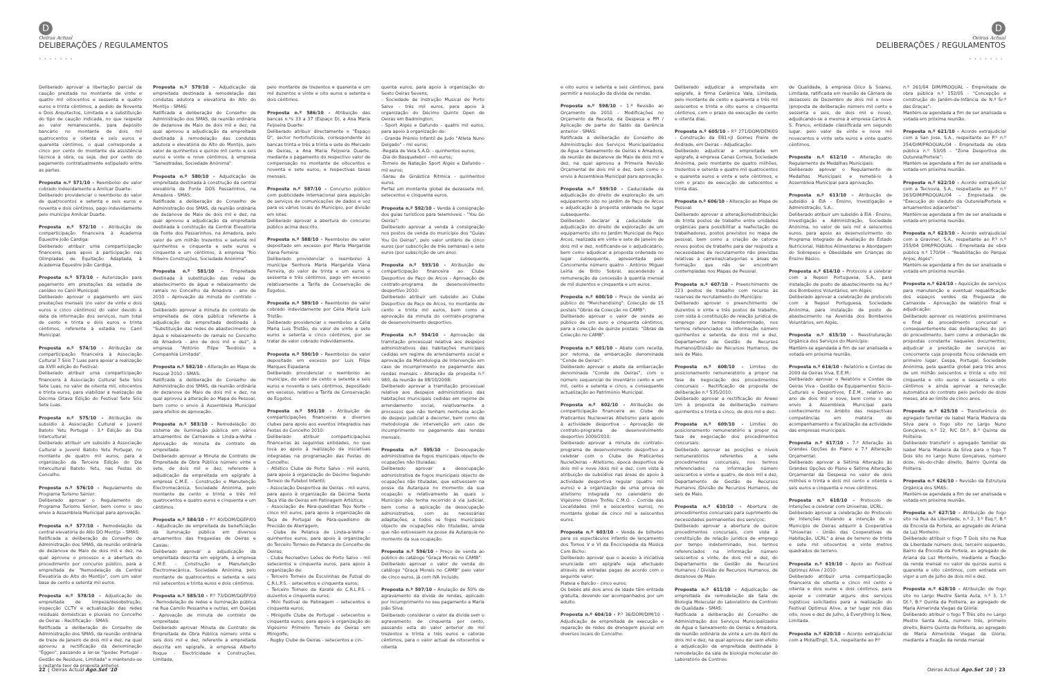D
Oeiras Actual
DELIBERAÇÕES / REGULAMENTOS
•••••••
Deliberado aprovar a libertação parcial da caução prestada no montante de vinte e quatro mil oitocentos e sessenta e quatro euros e trinta cêntimos, a pedido de Noventa e Dois Arquitectos, Limitada e a substituição do tipo de caução indicada, no que respeita ao valor remanescente, para depósito bancário no montante de dois mil quatrocentos e oitenta e seis euros e quarenta cêntimos, o qual corresponde a cinco por cento do montante da assistência técnica à obra, ou seja, dez por cento do pagamento contratualmente estipulado entre as partes.
Proposta n.º 571/10 - Reembolso de valor cobrado indevidamente a Amílcar Duarte:
Deliberado providenciar o reembolso do valor de quatrocentos e setenta e seis euros e noventa e dois cêntimos, pago indevidamente pelo munícipe Amílcar Duarte.
Proposta n.º 572/10 - Atribuição de comparticipação financeira à Academia Equestre João Cardiga:
Deliberado atribuir uma comparticipação financeira, para apoio à participação nas Olimpíadas de Equitação Adaptada, à Academia Equestre João Cardiga.
Proposta n.º 573/10 - Autorização para pagamento em prestações da estadia de canídeo no Canil Municipal:
Deliberado aprovar o pagamento em seis prestações mensais (no valor de vinte e dois euros e cinco cêntimos) do valor devido à data da informação dos serviços, num total de cento e trinta e dois euros e trinta cêntimos, referente à estadia no Canil Municipal.
Proposta n.º 574/10 - Atribuição da comparticipação financeira à Associação Cultural 7 Sóis 7 Luas para apoiar a realização da XVIII edição do Festival:
Deliberado atribuir uma comparticipação financeira à Associação Cultural Sete Sóis Sete Luas, no valor de oitenta mil, oitocentos e trinta euros, para viabilizar a realização da Décima Oitava Edição do Festival Sete Sóis Sete Luas.
Proposta n.º 575/10 - Atribuição de subsídio à Associação Cultural e Juvenil Batoto Yetu Portugal - 3.ª Edição do Dia Intercultural:
Deliberado atribuir um subsídio à Associação Cultural e Juvenil Batoto Yetu Portugal, no montante de quatro mil euros, para a organização da Terceira Edição do Dia Intercultural Batoto Yetu, nas Festas do Concelho.
Proposta n.º 576/10 - Regulamento do Programa Turismo Sénior:
Deliberado aprovar o Regulamento do Programa Turismo Sénior, bem como o seu envio à Assembleia Municipal para aprovação.
Proposta n.º 577/10 - Remodelação da central elevatória do Alto DO Montijo – SMAS:
Ratificada a deliberação do Conselho de Administração dos SMAS, da reunião ordinária de dezanove de Maio de dois mil e dez, na qual aprovou o processo e a abertura do procedimento por concurso público, para a empreitada de "Remodelação da Central Elevatória do Alto do Montijo", com um valor base de cento e setenta mil euros.
Proposta n.º 578/10 - Adjudicação de empreitada de limpeza/desobstrução, inspecção CCTV e actualização das redes residuais domésticas e pluviais no Concelho de Oeiras - Rectificação - SMAS:
Ratificada a deliberação do Conselho de Administração dos SMAS, da reunião ordinária de treze de Janeiro de dois mil e dez, na qual aprovou a rectificação da denominação "Eggeo", passando a ler-se "Ipodec Portugal - Gestão de Resíduos, Limitada" e mantendo-se o restante teor da proposta anterior.
Proposta n.º 579/10 - Adjudicação da empreitada destinada à remodelação das condutas adutora e elevatória do Alto do Montijo - SMAS:
Ratificada a deliberação do Conselho de Administração dos SMAS, da reunião ordinária de dezanove de Maio de dois mil e dez, na qual aprovou a adjudicação da empreitada destinada à remodelação das condutas adutora e elevatória do Alto do Montijo, pelo valor de quinhentos e quinze mil cento e seis euros e vinte e nove cêntimos, à empresa "Sanestradas, Sociedade Anónima".
Proposta n.º 580/10 - Adjudicação de empreitada destinada à construção da central elevatória da Fonte DOS Passarinhos, na Amadora - SMAS:
Ratificada a deliberação do Conselho de Administração dos SMAS, da reunião ordinária de dezanove de Maio de dois mil e dez, na qual aprovou a adjudicação da empreitada destinada à construção da Central Elevatória da Fonte dos Passarinhos, na Amadora, pelo valor de um milhão trezentos e setenta mil quinhentos e cinquenta e sete euros e cinquenta e um cêntimos, à empresa "Rio Ribeiro Construções, Sociedade Anónima".
Proposta n.º 581/10 - Empreitada destinada à substituição das redes de abastecimento de água e rebaixamento de ramais no Concelho da Amadora - ano de 2010 – Aprovação da minuta do contrato - SMAS:
Deliberado aprovar a minuta do contrato de empreitada de obra pública referente à adjudicação da empreitada destinada à "Substituição das redes de abastecimento de água e rebaixamento de ramais no Concelho da Amadora - ano de dois mil e dez", à empresa "António Filipe Teodósio e Companhia Limitada".
Proposta n.º 582/10 - Alteração ao Mapa de Pessoal 2010 - SMAS:
Ratificada a deliberação do Conselho de Administração dos SMAS, da reunião ordinária de dezanove de Maio de dois mil e dez, na qual aprovou a alteração ao Mapa de Pessoal, bem como o envio à Assembleia Municipal para efeitos de aprovação.
Proposta n.º 583/10 - Remodelação do sistema de iluminação pública em vários arruamentos de Carnaxide e Linda-a-Velha - Aprovação de minuta de contrato de empreitada:
Deliberado aprovar a Minuta de Contrato de Empreitada de Obra Pública número vinte e sete, de dois mil e dez, referente à adjudicação da empreitada em epígrafe à empresa C.M.E. - Construção e Manutenção Electromecânica, Sociedade Anónima, pelo montante de cento e trinta e três mil quatrocentos e quatro euros e cinquenta e um cêntimos.
Proposta n.º 584/10 - P.º 40/DOM/DGEP/09 - Adjudicação de empreitada de beneficiação da iluminação pública em diversos arruamentos das freguesias de Oeiras e Caxias:
Deliberado aprovar a adjudicação da empreitada descrita em epígrafe, à empresa C.M.E. - Construção e Manutenção Electromecânica, Sociedade Anónima, pelo montante de quatrocentos e setenta e seis mil setecentos e trinta euros e dois cêntimos.
Proposta n.º 585/10 - P.º 73/DOM/DGEP/09 - Remodelação de redes e iluminação pública na Rua Camilo Pessanha e outras, em Queijas - Aprovação de minuta de contrato de empreitada:
Deliberado aprovar Minuta de Contrato de Empreitada de Obra Pública número vinte e seis dois mil e dez, referente à empreitada descrita em epígrafe, à empresa Alberto Roque - Electricidade e Construções, Limitada,
pelo montante de trezentos e quarenta e um mil duzentos e vinte e oito euros e setenta e dois cêntimos.
Proposta n.º 586/10 - Atribuição das bancas n.ºs 33 a 37 (Espaço D), a Ana Maria Feijoeira Duarte:
Deliberado atribuir directamente o "Espaço D", sector hortofrutícola, correspondente às bancas trinta e três a trinta e sete do Mercado de Oeiras, a Ana Maria Feijoeira Duarte, mediante o pagamento do respectivo valor de compensação no montante de oitocentos e noventa e sete euros, e respectivas taxas mensais.
Proposta n.º 587/10 - Concurso público com publicidade internacional para aquisição de serviços de comunicações de dados e voz para os vários locais do Município, por divisão em lotes:
Deliberado aprovar a abertura do concurso público acima descrito.
Proposta n.º 588/10 - Reembolso de valor depositado em excesso por Maria Margarida Viana Ferreira:
Deliberado providenciar o reembolso à munícipe Senhora Maria Margarida Viana Ferreira, do valor de trinta e um euros e sessenta e três cêntimos, pago em excesso relativamente a Tarifa de Conservação de Esgotos.
Proposta n.º 589/10 - Reembolso de valor cobrado indevidamente por Célia Maria Luís Tristão:
Deliberado providenciar o reembolso a Célia Maria Luís Tristão, do valor de vinte e sete euros e setenta e cinco cêntimos, por se tratar de valor cobrado indevidamente.
Proposta n.º 590/10 - Reembolso de valor depositado em excesso por Luís Filipe Marques Espadana:
Deliberado providenciar o reembolso ao munícipe, do valor de cento e setenta e seis euros e noventa e seis cêntimos, depositado em excesso, relativo a Tarifa de Conservação de Esgotos.
Proposta n.º 591/10 - Atribuição de comparticipações financeiras a diversos clubes para apoio aos eventos integrados nas Festas do Concelho 2010:
Deliberado atribuir comparticipações financeiras às seguintes entidades, no que toca ao apoio à realização de iniciativas integradas na programação das Festas do Concelho:
- Atlético Clube de Porto Salvo - mil euros, para apoio à organização do Décimo Segundo Torneio de Futebol Infantil;
- Associação Desportiva de Oeiras - mil euros, para apoio à organização da Décima Sexta Taça Vila de Oeiras em Patinagem Artística;
- Associação de Pára-quedistas Tejo Norte - cinco mil euros, para apoio à organização da Taça de Portugal de Pára-quedismo de Precisão de Aterragem;
- Clube de Petanca de Linda-a-Velha - quinhentos euros, para apoio à organização do Terceiro Torneio de Petanca do Concelho de Oeiras;
- Clube Recreativo Leões de Porto Salvo - mil setecentos e cinquenta euros, para apoio à organização de:
- Terceiro Torneio de Escolinhas de Futsal do C.R.L.P.S. - setecentos e cinquenta euros;
- Terceiro Torneio de Karaté do C.R.L.P.S. - duzentos e cinquenta euros;
- Mini Festival de Patinagem - setecentos e cinquenta euros;
- Minigolfe Clube de Portugal - setecentos e cinquenta euros, para apoio à organização do Vigésimo Primeiro Torneio de Oeiras em Minigolfe;
- Rugby Clube de Oeiras - setecentos e cin-
quenta euros, para apoio à organização do Sexto Oeiras Sevens;
- Sociedade de Instrução Musical de Porto Salvo - três mil euros, para apoio à organização do Décimo Quinto Open de Oeiras em Badmington;
- Sport Algés e Dafundo - quatro mil euros, para apoio à organização de:
- Grande Prémio Infantil de Judo "Atleta Nuno Delgado" - mil euros;
-Regata de Vela S.A.D. - quinhentos euros;
-Dia do Basquetebol - mil euros;
-Torneio de Natação Sport Algés e Dafundo - mil euros;
-Sarau de Ginástica Rítmica - quinhentos euros.
Perfaz um montante global de dezassete mil, setecentos e cinquenta euros.
Proposta n.º 592/10 - Venda à consignação dos guias turísticos para telemóveis – "You Go Oeiras":
Deliberado aprovar a venda à consignação nos postos de venda do município dos "Guias You Go Oeiras", pelo valor unitário de cinco euros (por subscrição de três semanas) e sete euros (por subscrição de um ano).
Proposta n.º 593/10 - Atribuição de comparticipação financeira ao Clube Desportivo de Paço de Arcos - Aprovação de contrato-programa de desenvolvimento desportivo 2010:
Deliberado atribuir um subsídio ao Clube Desportivo de Paço de Arcos, no montante de cento e trinta mil euros, bem como a aprovação da minuta do contrato-programa de desenvolvimento desportivo.
Proposta n.º 594/10 - Aprovação da tramitação processual relativa aos despejos administrativos das habitações municipais cedidas em regime de arrendamento social e aprovação da Metodologia de Intervenção em caso de incumprimento no pagamento das rendas mensais - Alteração da proposta n.º 980, da reunião de 08/10/2008:
Deliberado aprovar a tramitação processual relativa aos despejos administrativos das habitações municipais cedidas em regime de arrendamento social, relativamente a processos que não tenham nenhuma acção de despejo judicial a decorrer, bem como da metodologia de intervenção em caso de incumprimento no pagamento das rendas mensais.
Proposta n.º 595/10 - Desocupação administrativa de fogos municipais objecto de ocupações não tituladas:
Deliberado aprovar a desocupação administrativa de fogos municipais objecto de ocupações não tituladas, que estivessem na posse da Autarquia no momento da sua ocupação e relativamente às quais o Município não tenha recorrido à via judicial, bem como a aplicação da desocupação administrativa, com as necessárias adaptações, a todos os fogos municipais objecto de ocupações não tituladas, ainda que não estivessem na posse da Autarquia no momento da sua ocupação.
Proposta n.º 596/10 - Preço de venda ao público do catálogo "Graça Morais no CAMB":
Deliberado aprovar o valor de venda do catálogo "Graça Morais no CAMB" pelo valor de cinco euros, já com IVA incluído.
Proposta n.º 597/10 - Anulação de 50% de agravamento da dívida de rendas, aplicado por incumprimento no seu pagamento a Maria João Silva:
Deliberado considerar o valor da dívida sem o agravamento de cinquenta por cento, passando esta do valor anterior de mil trezentos e trinta e três euros e catorze cêntimos, para o valor actual de oitocentos e oitenta
22 { Oeiras Actual Ago.Set '10
D
Oeiras Actual
DELIBERAÇÕES / REGULAMENTOS
•••••••
e oito euros e setenta e seis cêntimos, para permitir a resolução da dívida de rendas.
Proposta n.º 598/10 - 1.ª Revisão ao Orçamento de 2010 - Modificações no Orçamento da Receita, da Despesa e PPI / Aplicação de parte do Saldo da Gerência anterior - SMAS:
Ratificada a deliberação do Conselho de Administração dos Serviços Municipalizados de Água e Saneamento de Oeiras e Amadora, da reunião de dezanove de Maio de dois mil e dez, na qual aprovou a Primeira Revisão Orçamental de dois mil e dez, bem como o envio à Assembleia Municipal para aprovação.
Proposta n.º 599/10 - Caducidade da adjudicação do direito de exploração de um equipamento sito no jardim de Paço de Arcos e adjudicação à proposta ordenada no lugar subsequente:
Deliberado declarar a caducidade da adjudicação do direito de exploração de um equipamento sito no Jardim Municipal de Paço Arcos, realizada em vinte e sete de Janeiro de dois mil e dez, notificando-se o adjudicatário, bem como adjudicar a proposta ordenada no lugar subsequente, apresentada pelo Concorrente número quatro - António Miguel Leiria de Brito Sobral, ascendendo a remuneração da concessão à quantia mensal de mil duzentos e cinquenta e um euros.
Proposta n.º 600/10 - Preço de venda ao público do "Merchandising": Colecção de 15 postais "Obras da Colecção no CAMB":
Deliberado aprovar o valor de venda ao público de um euro e cinquenta cêntimos, para a colecção de quinze postais: "Obras da Colecção no CAMB".
Proposta n.º 601/10 - Abate com receita, por retoma, da embarcação denominada "Conde de Oeiras":
Deliberado aprovar o abate da embarcação denominada "Conde de Oeiras", com o número sequencial de inventário cento e um mil, cento e setenta e cinco, e consequente actualização ao Património Municipal.
Proposta n.º 602/10 - Atribuição de comparticipação financeira ao Clube de Praticantes Nucleoeiras Atletismo para apoio à actividade desportiva - Aprovação de contrato-programa de desenvolvimento desportivo 2009/2010:
Deliberado aprovar a minuta do contrato-programa de desenvolvimento desportivo a celebrar com o Clube de Praticantes NucleOeiras - Atletismo, época desportiva de dois mil e nove /dois mil e dez, com vista à atribuição de subsídios nas áreas do apoio à actividade desportiva regular (quatro mil euros) e à organização de uma prova de atletismo integrada no calendário do Vigésimo Oitavo Troféu C.M.O. - Corrida das Localidades (mil e seiscentos euros), no montante global de cinco mil e seiscentos euros.
Proposta n.º 603/10 - Venda de bilhetes para os espectáculos infantis de lançamento dos Tomos V e VI da Enciclopédia da Música Com Bicho:
Deliberado aprovar que o acesso à iniciativa enunciada em epígrafe seja efectuado através de entradas pagas de acordo com o seguinte valor:
Plateia e Balcão - cinco euros;
Os bebés até dois anos de idade têm entrada gratuita, devendo ser acompanhados por um adulto.
Proposta n.º 604/10 - P.º 36/DOM/DIM/10 - Adjudicação de empreitada de execução e reparação de redes de drenagem pluvial em diversos locais do Concelho:
Deliberado adjudicar a empreitada em epígrafe, à firma Cerâmica Vala, Limitada, pelo montante de cento e quarenta e três mil seiscentos e trinta e oito euros e cinquenta cêntimos, com o prazo de execução de cento e oitenta dias.
Proposta n.º 605/10 - P.º 271/DOM/DEM/09 - Construção da EB1+JI Gomes Freire de Andrade, em Oeiras – Adjudicação:
Deliberado adjudicar a empreitada em epígrafe, à empresa Canas Correia, Sociedade Anónima, pelo montante de quatro milhões, trezentos e setenta e quatro mil quatrocentos e quarenta euros e vinte e sete cêntimos, e com o prazo de execução de setecentos e trinta dias.
Proposta n.º 606/10 - Alteração ao Mapa de Pessoal:
Deliberado aprovar a alteração/redistribuição de trinta postos de trabalho entre unidades orgânicas para possibilitar a reafectação de trabalhadores, postos previstos no mapa de pessoal, bem como a criação de catorze novos postos de trabalho para dar resposta a necessidades de recrutamento não previstas relativas a carreiras/categorias e áreas de formação que não se encontram contempladas nos Mapas de Pessoal.
Proposta n.º 607/10 - Preenchimento de 223 postos de trabalho com recurso às reservas de recrutamento do Município:
Deliberado aprovar o preenchimento de duzentos e vinte e três postos de trabalho, com vista à constituição de relação jurídica de emprego por tempo indeterminado, nos termos referenciados na informação número quinhentos e setenta, de dois mil e dez, Departamento de Gestão de Recursos Humanos/Divisão de Recursos Humanos, de seis de Maio.
Proposta n.º 608/10 - Limites do posicionamento remuneratório a propor na fase de negociação dos procedimentos concursais - Rectificação da proposta de deliberação n.º 535/2010:
Deliberado aprovar a rectificação do Anexo Um à proposta de deliberação número quinhentos e trinta e cinco, de dois mil e dez:
Proposta n.º 609/10 - Limites do posicionamento remuneratório a propor na fase de negociação dos procedimentos concursais:
Deliberado aprovar as posições e níveis remuneratórios referentes a sete procedimentos concursais, nos termos referenciados na informação número seiscentos e vinte e quatro, de dois mil e dez, Departamento de Gestão de Recursos Humanos /Divisão de Recursos Humanos, de seis de Maio.
Proposta n.º 610/10 - Abertura de procedimentos concursais para suprimento de necessidades permanentes dos serviços:
Deliberado aprovar a abertura de quinze procedimentos concursais, com vista à constituição de relação jurídica de emprego por tempo indeterminado, nos termos referenciados na informação número seiscentos e vinte, de dois mil e dez, do Departamento de Gestão de Recursos Humanos / Divisão de Recursos Humanos, de dezanove de Maio.
Proposta n.º 611/10 - Adjudicação de empreitada de remodelação da Sala de Biologia Molecular do Laboratório de Controlo de Qualidade - SMAS:
Ratificada a deliberação do Conselho de Administração dos Serviços Municipalizados de Água e Saneamento de Oeiras e Amadora, da reunião ordinária de vinte e um de Abril de dois mil e dez, na qual aprovou dar sem efeito a adjudicação da empreitada destinada à remodelação da sala de biologia molecular do Laboratório de Controlo
de Qualidade, à empresa Olico & Soares, Limitada, ratificada em reunião de Câmara de dezasseis de Dezembro de dois mil e nove (proposta de deliberação número mil cento e sessenta e seis, de dois mil e nove), adjudicando-se a mesma à empresa Carlos A. S. Franco, entidade classificada em segundo lugar, pelo valor de vinte e nove mil novecentos e vinte sete euros e vinte quatro cêntimos.
Proposta n.º 612/10 - Alteração do Regulamento de Medalhas Municipais:
Deliberado aprovar o Regulamento de Medalhas Municipais e remetê-lo à Assembleia Municipal para aprovação.
Proposta n.º 613/10 - Atribuição de subsídio à EIA - Ensino, Investigação e Administração, S.A.:
Deliberado atribuir um subsídio à EIA - Ensino, Investigação e Administração, Sociedade Anónima, no valor de seis mil e seiscentos euros, para apoio ao desenvolvimento do Programa Integrado de Avaliação do Estado Nutricional, Hábitos Alimentares e Abordagem do Sobrepeso e Obesidade em Crianças do Ensino Básico.
Proposta n.º 614/10 - Protocolo a celebrar com a Repsol Portuguesa, S.A., para instalação de posto de abastecimento na Av.ª dos Bombeiros Voluntários, em Algés:
Deliberado aprovar a celebração de protocolo com a Repsol Portuguesa, Sociedade Anónima, para instalação de posto de abastecimento na Avenida dos Bombeiros Voluntários, em Algés.
Proposta n.º 615/10 - Reestruturação Orgânica dos Serviços do Município:
Mantém-se agendada a fim de ser analisada e votada em próxima reunião.
Proposta n.º 616/10 - Relatório e Contas de 2009 da Oeiras Viva, E.E.M.:
Deliberado aprovar o Relatório e Contas da Oeiras Viva - Gestão de Equipamentos Sócio-Culturais e Desportivos, E.E.M., relativo ao ano de dois mil e nove, bem como o seu envio à Assembleia Municipal para conhecimento no âmbito das respectivas competências em matéria de acompanhamento e fiscalização da actividade das empresas municipais.
Proposta n.º 617/10 - 7.ª Alteração às Grandes Opções do Plano e 7.ª Alteração Orçamental:
Deliberado aprovar a Sétima Alteração às Grandes Opções do Plano e Sétima Alteração Orçamental da Despesa no valor de dois milhões e trinta e dois mil cento e oitenta e seis euros e cinquenta e nove cêntimos.
Proposta n.º 618/10 - Protocolo de Intenções a celebrar com Unioeiras, UCRL:
Deliberado aprovar a celebração do Protocolo de Intenções titulando a intenção de o Município de Oeiras adquirir à Cooperativa "Unioeiras - União das Cooperativas de Habitação, UCRL" a área de terreno de trinta e sete mil oitocentos e vinte metros quadrados de terreno.
Proposta n.º 619/10 - Apoio ao Festival Optimus Alive / 2010:
Deliberado atribuir uma comparticipação financeira de oitenta e cinco mil cento e oitenta e dois euros e dois cêntimos, para apoiar e colmatar alguns dos serviços logísticos solicitados para a realização do Festival Optimus Alive, a ter lugar nos dias oito, nove e dez de Julho, à Everything Is New, Limitada.
Proposta n.º 620/10 - Acordo extrajudicial com a Mota/Engil, S.A., respeitante ao P.º
n.º 261/04 DIM/PROQUAL - Empreitada de obra pública n.º 152/05 - "Concepção e construção do Jardim-de-Infância de N.ª Sr.ª das Graças":
Mantém-se agendada a fim de ser analisada e votada em próxima reunião.
Proposta n.º 621/10 - Acordo extrajudicial com a San Jose, S.A., respeitante ao P.º n.º 254/DIM/PROQUAL/04 - Empreitada de obra pública n.º 53/05 - "Zona Desportiva de Outurela/Portela":
Mantém-se agendada a fim de ser analisada e votada em próxima reunião.
Proposta n.º 622/10 - Acordo extrajudicial com a Tecnovia, S.A., respeitante ao P.º n.º 263/DIM/PROQUAL/04 - Empreitada de "Execução do viaduto da Outurela/Portela e arruamentos adjacentes":
Mantém-se agendada a fim de ser analisada e votada em próxima reunião.
Proposta n.º 623/10 - Acordo extrajudicial com a Graviner, S.A., respeitante ao P.º n.º 255/04 DIM/PROQUAL - Empreitada de obra pública n.º 170/04 - "Reabilitação do Parque Anjos, Algés":
Mantém-se agendada a fim de ser analisada e votada em próxima reunião.
Proposta n.º 624/10 - Aquisição de serviços para manutenção e eventual requalificação dos espaços verdes da Freguesia de Carnaxide - Aprovação de relatório final e adjudicação:
Deliberado aprovar os relatórios preliminares e final do procedimento concursal e consequentemente das deliberações do júri do procedimento, bem como a ordenação de propostas constante naqueles documentos; adjudicar a prestação de serviços ao concorrente cuja proposta ficou ordenada em primeiro lugar, Cespa, Portugal, Sociedade Anónima, pela quantia global para três anos de um milhão seiscentos e trinta e oito mil cinquenta e oito euros e sessenta e oito cêntimos e ainda aprovar a renovação automática do contrato pelo período de doze meses, até ao limite de cinco anos.
Proposta n.º 625/10 - Transferência do agregado familiar de Isabel Maria Madeira da Silva para o fogo sito no Largo Nuno Gonçalves, n.º 12, R/C Dt.º, B.º Quinta da Politeira:
Deliberado transferir o agregado familiar de Isabel Maria Madeira da Silva para o fogo T Dois sito no Largo Nuno Gonçalves, número doze, rés-do-chão direito, Bairro Quinta da Politeira.
Proposta n.º 626/10 - Revisão da Estrutura Orgânica dos SMAS:
Mantém-se agendada a fim de ser analisada e votada em próxima reunião.
Proposta n.º 627/10 - Atribuição de fogo sito na Rua da Liberdade, n.º 2, 3.º Esq.º, B.º da Encosta da Portela, ao agregado de Ariana da Luz Monteiro:
Deliberado atribuir o fogo T Dois sito na Rua da Liberdade número dois, terceiro esquerdo, Bairro da Encosta da Portela, ao agregado de Ariana da Luz Monteiro, mediante a fixação da renda mensal no valor de quinze euros e quarenta e oito cêntimos, com entrada em vigor a um de Julho de dois mil e dez.
Proposta n.º 628/10 - Atribuição de fogo sito no Largo Mestre Santa Auta, n.º 3, 1.º Dt.º, B.º Quinta da Politeira, ao agregado de Maria Almerinda Viegas da Glória:
Deliberado atribuir o fogo T Três sito no Largo Mestre Santa Auta, número três, primeiro direito, Bairro Quinta da Politeira, ao agregado de Maria Almerinda Viegas da Glória, mediante a fixação da renda mensal
Oeiras Actual Ago.Set '10 } 23